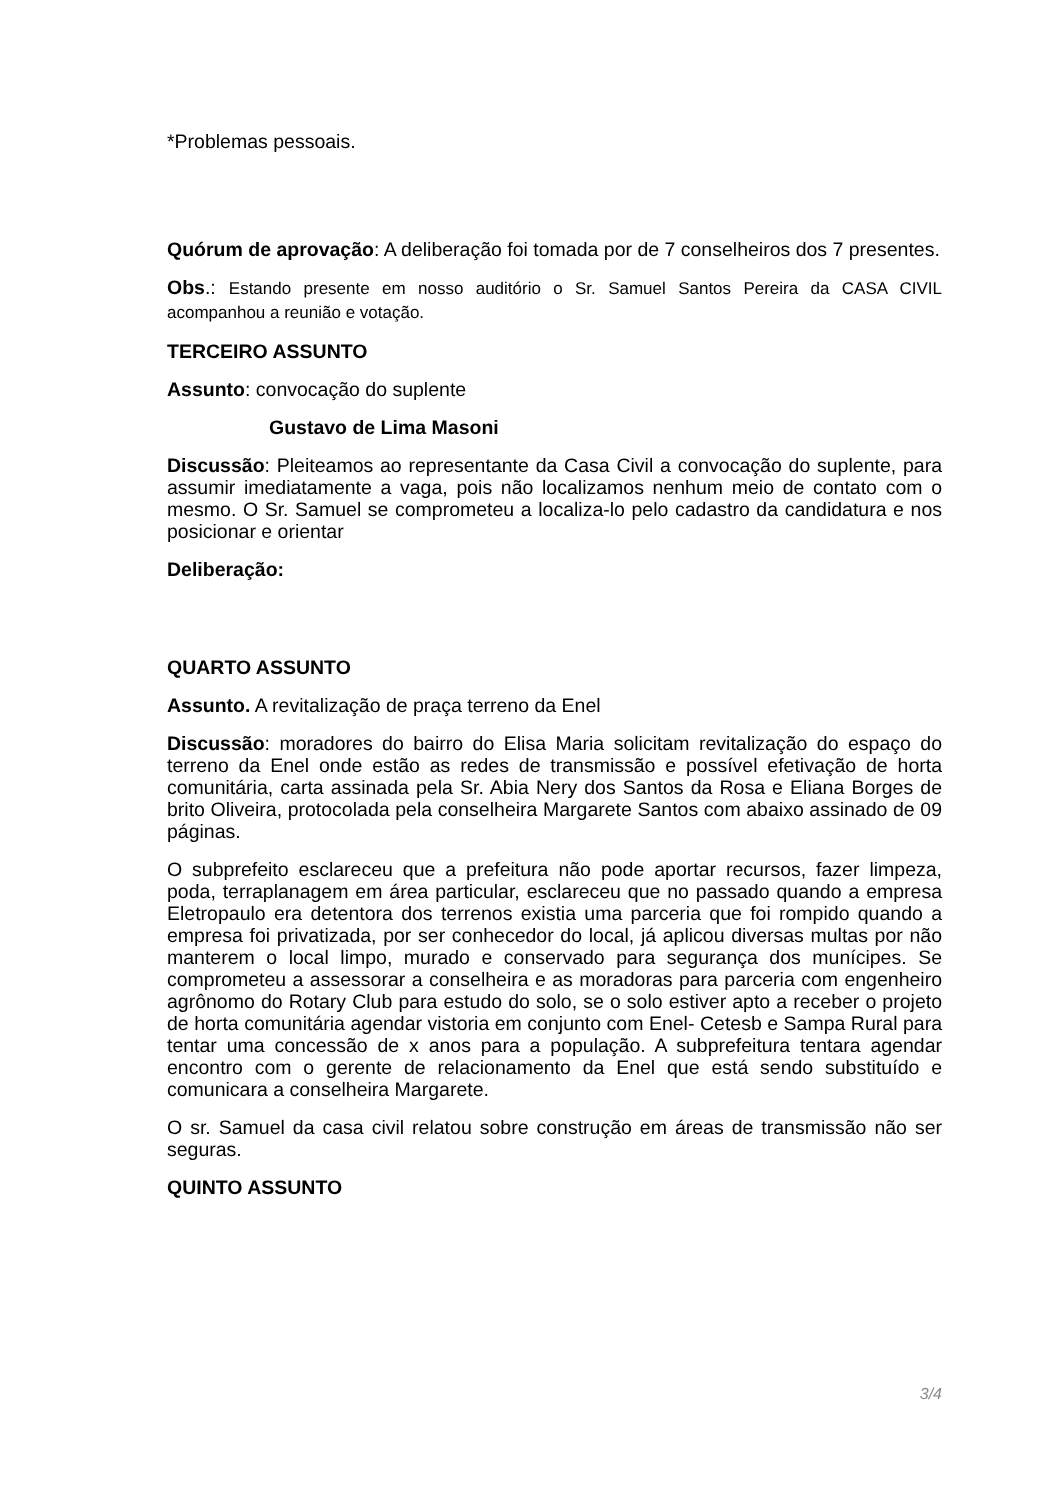*Problemas pessoais.
Quórum de aprovação: A deliberação foi tomada por de 7 conselheiros dos 7 presentes.
Obs.: Estando presente em nosso auditório o Sr. Samuel Santos Pereira da CASA CIVIL acompanhou a reunião e votação.
TERCEIRO ASSUNTO
Assunto: convocação do suplente
Gustavo de Lima Masoni
Discussão: Pleiteamos ao representante da Casa Civil a convocação do suplente, para assumir imediatamente a vaga, pois não localizamos nenhum meio de contato com o mesmo. O Sr. Samuel se comprometeu a localiza-lo pelo cadastro da candidatura e nos posicionar e orientar
Deliberação:
QUARTO ASSUNTO
Assunto. A revitalização de praça terreno da Enel
Discussão: moradores do bairro do Elisa Maria solicitam revitalização do espaço do terreno da Enel onde estão as redes de transmissão e possível efetivação de horta comunitária, carta assinada pela Sr. Abia Nery dos Santos da Rosa e Eliana Borges de brito Oliveira, protocolada pela conselheira Margarete Santos com abaixo assinado de 09 páginas.
O subprefeito esclareceu que a prefeitura não pode aportar recursos, fazer limpeza, poda, terraplanagem em área particular, esclareceu que no passado quando a empresa Eletropaulo era detentora dos terrenos existia uma parceria que foi rompido quando a empresa foi privatizada, por ser conhecedor do local, já aplicou diversas multas por não manterem o local limpo, murado e conservado para segurança dos munícipes. Se comprometeu a assessorar a conselheira e as moradoras para parceria com engenheiro agrônomo do Rotary Club para estudo do solo, se o solo estiver apto a receber o projeto de horta comunitária agendar vistoria em conjunto com Enel- Cetesb e Sampa Rural para tentar uma concessão de x anos para a população. A subprefeitura tentara agendar encontro com o gerente de relacionamento da Enel que está sendo substituído e comunicara a conselheira Margarete.
O sr. Samuel da casa civil relatou sobre construção em áreas de transmissão não ser seguras.
QUINTO ASSUNTO
3/4